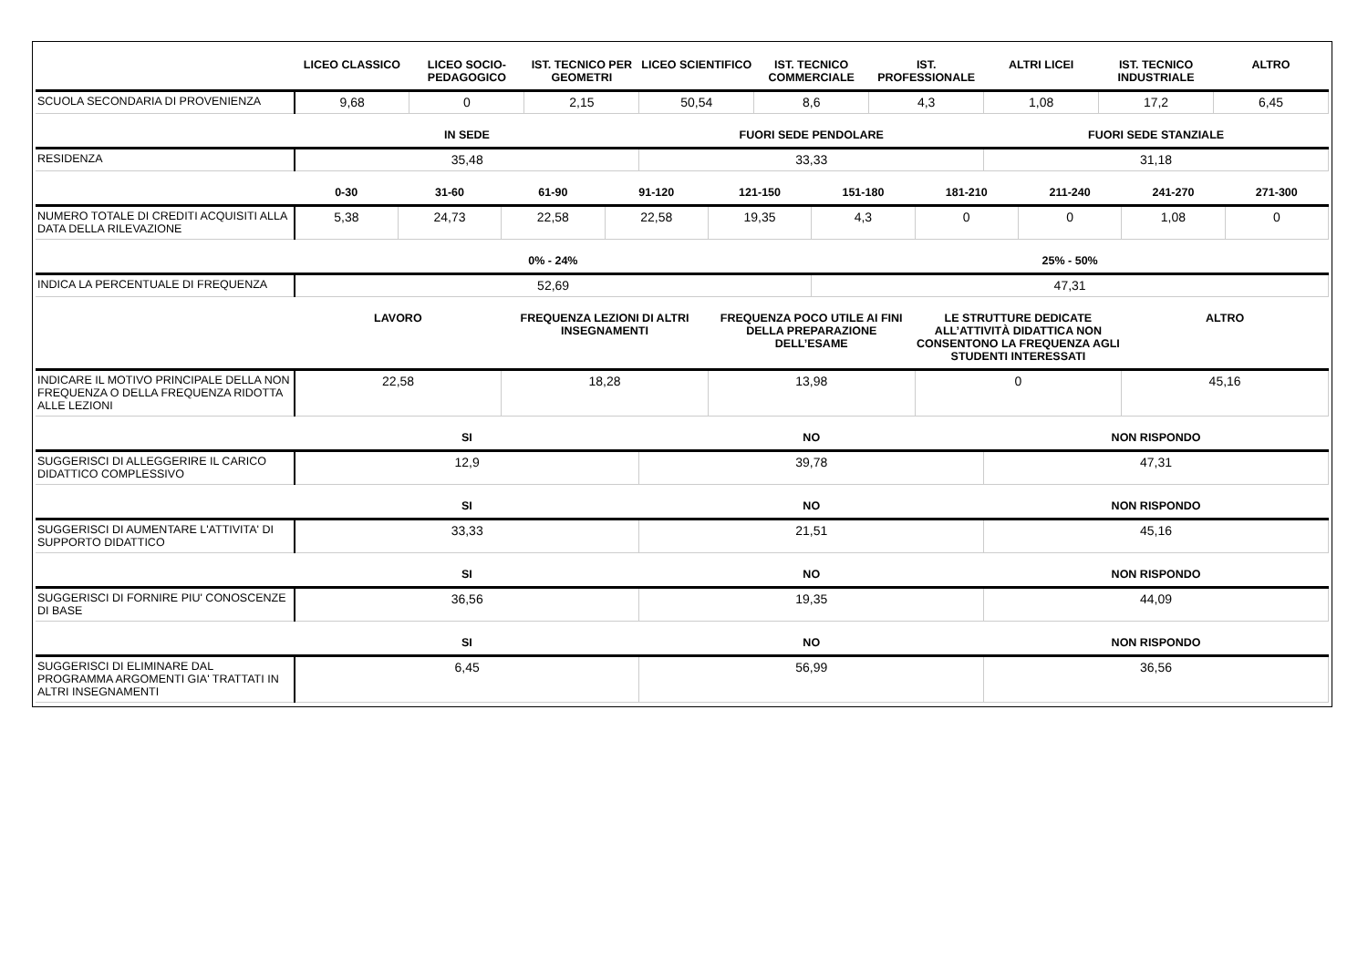| | LICEO CLASSICO | LICEO SOCIO-PEDAGOGICO | IST. TECNICO PER GEOMETRI | LICEO SCIENTIFICO | IST. TECNICO COMMERCIALE | IST. PROFESSIONALE | ALTRI LICEI | IST. TECNICO INDUSTRIALE | ALTRO |
| --- | --- | --- | --- | --- | --- | --- | --- | --- | --- |
| SCUOLA SECONDARIA DI PROVENIENZA | 9,68 | 0 | 2,15 | 50,54 | 8,6 | 4,3 | 1,08 | 17,2 | 6,45 |
| | IN SEDE | FUORI SEDE PENDOLARE | FUORI SEDE STANZIALE |
| --- | --- | --- | --- |
| RESIDENZA | 35,48 | 33,33 | 31,18 |
| | 0-30 | 31-60 | 61-90 | 91-120 | 121-150 | 151-180 | 181-210 | 211-240 | 241-270 | 271-300 |
| --- | --- | --- | --- | --- | --- | --- | --- | --- | --- | --- |
| NUMERO TOTALE DI CREDITI ACQUISITI ALLA DATA DELLA RILEVAZIONE | 5,38 | 24,73 | 22,58 | 22,58 | 19,35 | 4,3 | 0 | 0 | 1,08 | 0 |
| | 0% - 24% | 25% - 50% |
| --- | --- | --- |
| INDICA LA PERCENTUALE DI FREQUENZA | 52,69 | 47,31 |
| | LAVORO | FREQUENZA LEZIONI DI ALTRI INSEGNAMENTI | FREQUENZA POCO UTILE AI FINI DELLA PREPARAZIONE DELL’ESAME | LE STRUTTURE DEDICATE ALL’ATTIVITÀ DIDATTICA NON CONSENTONO LA FREQUENZA AGLI STUDENTI INTERESSATI | ALTRO |
| --- | --- | --- | --- | --- | --- |
| INDICARE IL MOTIVO PRINCIPALE DELLA NON FREQUENZA O DELLA FREQUENZA RIDOTTA ALLE LEZIONI | 22,58 | 18,28 | 13,98 | 0 | 45,16 |
| | SI | NO | NON RISPONDO |
| --- | --- | --- | --- |
| SUGGERISCI DI ALLEGGERIRE IL CARICO DIDATTICO COMPLESSIVO | 12,9 | 39,78 | 47,31 |
| | SI | NO | NON RISPONDO |
| --- | --- | --- | --- |
| SUGGERISCI DI AUMENTARE L'ATTIVITA' DI SUPPORTO DIDATTICO | 33,33 | 21,51 | 45,16 |
| | SI | NO | NON RISPONDO |
| --- | --- | --- | --- |
| SUGGERISCI DI FORNIRE PIU' CONOSCENZE DI BASE | 36,56 | 19,35 | 44,09 |
| | SI | NO | NON RISPONDO |
| --- | --- | --- | --- |
| SUGGERISCI DI ELIMINARE DAL PROGRAMMA ARGOMENTI GIA' TRATTATI IN ALTRI INSEGNAMENTI | 6,45 | 56,99 | 36,56 |